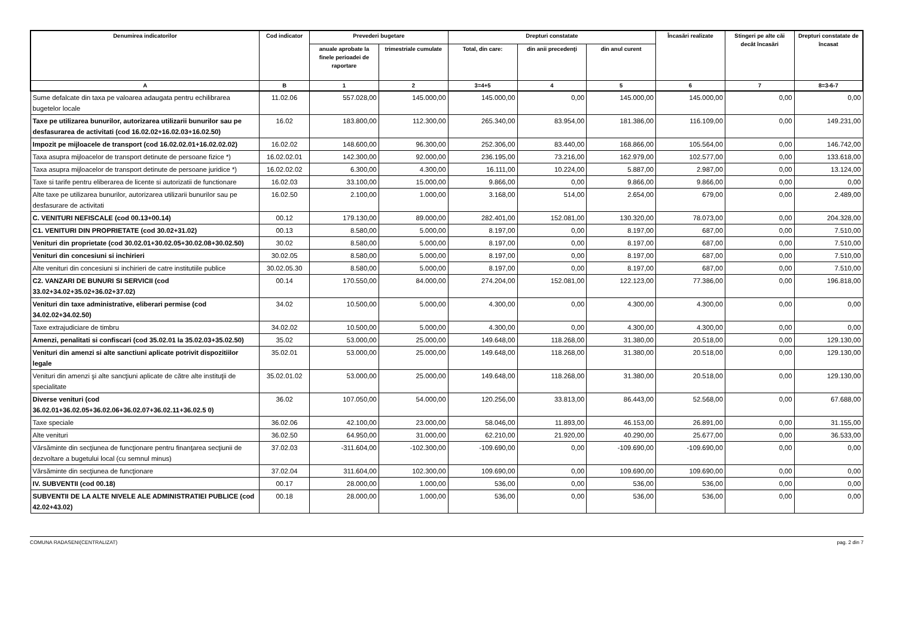| Denumirea indicatorilor | Cod indicator | Prevederi bugetare | | Drepturi constatate | | | Încasări realizate | Stingeri pe alte căi decât încasări | Drepturi constatate de încasat |
| --- | --- | --- | --- | --- | --- | --- | --- | --- | --- |
| | | anuale aprobate la finele perioadei de raportare | trimestriale cumulate | Total, din care: | din anii precedenţi | din anul curent | | | |
| A | B | 1 | 2 | 3=4+5 | 4 | 5 | 6 | 7 | 8=3-6-7 |
| Sume defalcate din taxa pe valoarea adaugata pentru echilibrarea bugetelor locale | 11.02.06 | 557.028,00 | 145.000,00 | 145.000,00 | 0,00 | 145.000,00 | 145.000,00 | 0,00 | 0,00 |
| Taxe pe utilizarea bunurilor, autorizarea utilizarii bunurilor sau pe desfasurarea de activitati (cod 16.02.02+16.02.03+16.02.50) | 16.02 | 183.800,00 | 112.300,00 | 265.340,00 | 83.954,00 | 181.386,00 | 116.109,00 | 0,00 | 149.231,00 |
| Impozit pe mijloacele de transport (cod 16.02.02.01+16.02.02.02) | 16.02.02 | 148.600,00 | 96.300,00 | 252.306,00 | 83.440,00 | 168.866,00 | 105.564,00 | 0,00 | 146.742,00 |
| Taxa asupra mijloacelor de transport detinute de persoane fizice *) | 16.02.02.01 | 142.300,00 | 92.000,00 | 236.195,00 | 73.216,00 | 162.979,00 | 102.577,00 | 0,00 | 133.618,00 |
| Taxa asupra mijloacelor de transport detinute de persoane juridice *) | 16.02.02.02 | 6.300,00 | 4.300,00 | 16.111,00 | 10.224,00 | 5.887,00 | 2.987,00 | 0,00 | 13.124,00 |
| Taxe si tarife pentru eliberarea de licente si autorizatii de functionare | 16.02.03 | 33.100,00 | 15.000,00 | 9.866,00 | 0,00 | 9.866,00 | 9.866,00 | 0,00 | 0,00 |
| Alte taxe pe utilizarea bunurilor, autorizarea utilizarii bunurilor sau pe desfasurare de activitati | 16.02.50 | 2.100,00 | 1.000,00 | 3.168,00 | 514,00 | 2.654,00 | 679,00 | 0,00 | 2.489,00 |
| C. VENITURI NEFISCALE (cod 00.13+00.14) | 00.12 | 179.130,00 | 89.000,00 | 282.401,00 | 152.081,00 | 130.320,00 | 78.073,00 | 0,00 | 204.328,00 |
| C1. VENITURI DIN PROPRIETATE (cod 30.02+31.02) | 00.13 | 8.580,00 | 5.000,00 | 8.197,00 | 0,00 | 8.197,00 | 687,00 | 0,00 | 7.510,00 |
| Venituri din proprietate (cod 30.02.01+30.02.05+30.02.08+30.02.50) | 30.02 | 8.580,00 | 5.000,00 | 8.197,00 | 0,00 | 8.197,00 | 687,00 | 0,00 | 7.510,00 |
| Venituri din concesiuni si inchirieri | 30.02.05 | 8.580,00 | 5.000,00 | 8.197,00 | 0,00 | 8.197,00 | 687,00 | 0,00 | 7.510,00 |
| Alte venituri din concesiuni si inchirieri de catre institutiile publice | 30.02.05.30 | 8.580,00 | 5.000,00 | 8.197,00 | 0,00 | 8.197,00 | 687,00 | 0,00 | 7.510,00 |
| C2. VANZARI DE BUNURI SI SERVICII (cod 33.02+34.02+35.02+36.02+37.02) | 00.14 | 170.550,00 | 84.000,00 | 274.204,00 | 152.081,00 | 122.123,00 | 77.386,00 | 0,00 | 196.818,00 |
| Venituri din taxe administrative, eliberari permise (cod 34.02.02+34.02.50) | 34.02 | 10.500,00 | 5.000,00 | 4.300,00 | 0,00 | 4.300,00 | 4.300,00 | 0,00 | 0,00 |
| Taxe extrajudiciare de timbru | 34.02.02 | 10.500,00 | 5.000,00 | 4.300,00 | 0,00 | 4.300,00 | 4.300,00 | 0,00 | 0,00 |
| Amenzi, penalitati si confiscari (cod 35.02.01 la 35.02.03+35.02.50) | 35.02 | 53.000,00 | 25.000,00 | 149.648,00 | 118.268,00 | 31.380,00 | 20.518,00 | 0,00 | 129.130,00 |
| Venituri din amenzi si alte sanctiuni aplicate potrivit dispozitiilor legale | 35.02.01 | 53.000,00 | 25.000,00 | 149.648,00 | 118.268,00 | 31.380,00 | 20.518,00 | 0,00 | 129.130,00 |
| Venituri din amenzi şi alte sancţiuni aplicate de către alte instituţii de specialitate | 35.02.01.02 | 53.000,00 | 25.000,00 | 149.648,00 | 118.268,00 | 31.380,00 | 20.518,00 | 0,00 | 129.130,00 |
| Diverse venituri (cod 36.02.01+36.02.05+36.02.06+36.02.07+36.02.11+36.02.5 0) | 36.02 | 107.050,00 | 54.000,00 | 120.256,00 | 33.813,00 | 86.443,00 | 52.568,00 | 0,00 | 67.688,00 |
| Taxe speciale | 36.02.06 | 42.100,00 | 23.000,00 | 58.046,00 | 11.893,00 | 46.153,00 | 26.891,00 | 0,00 | 31.155,00 |
| Alte venituri | 36.02.50 | 64.950,00 | 31.000,00 | 62.210,00 | 21.920,00 | 40.290,00 | 25.677,00 | 0,00 | 36.533,00 |
| Vărsăminte din secţiunea de funcţionare pentru finanţarea secţiunii de dezvoltare a bugetului local (cu semnul minus) | 37.02.03 | -311.604,00 | -102.300,00 | -109.690,00 | 0,00 | -109.690,00 | -109.690,00 | 0,00 | 0,00 |
| Vărsăminte din secţiunea de funcţionare | 37.02.04 | 311.604,00 | 102.300,00 | 109.690,00 | 0,00 | 109.690,00 | 109.690,00 | 0,00 | 0,00 |
| IV. SUBVENTII (cod 00.18) | 00.17 | 28.000,00 | 1.000,00 | 536,00 | 0,00 | 536,00 | 536,00 | 0,00 | 0,00 |
| SUBVENTII DE LA ALTE NIVELE ALE ADMINISTRATIEI PUBLICE (cod 42.02+43.02) | 00.18 | 28.000,00 | 1.000,00 | 536,00 | 0,00 | 536,00 | 536,00 | 0,00 | 0,00 |
COMUNA RADASENI(CENTRALIZAT) pag. 2 din 7